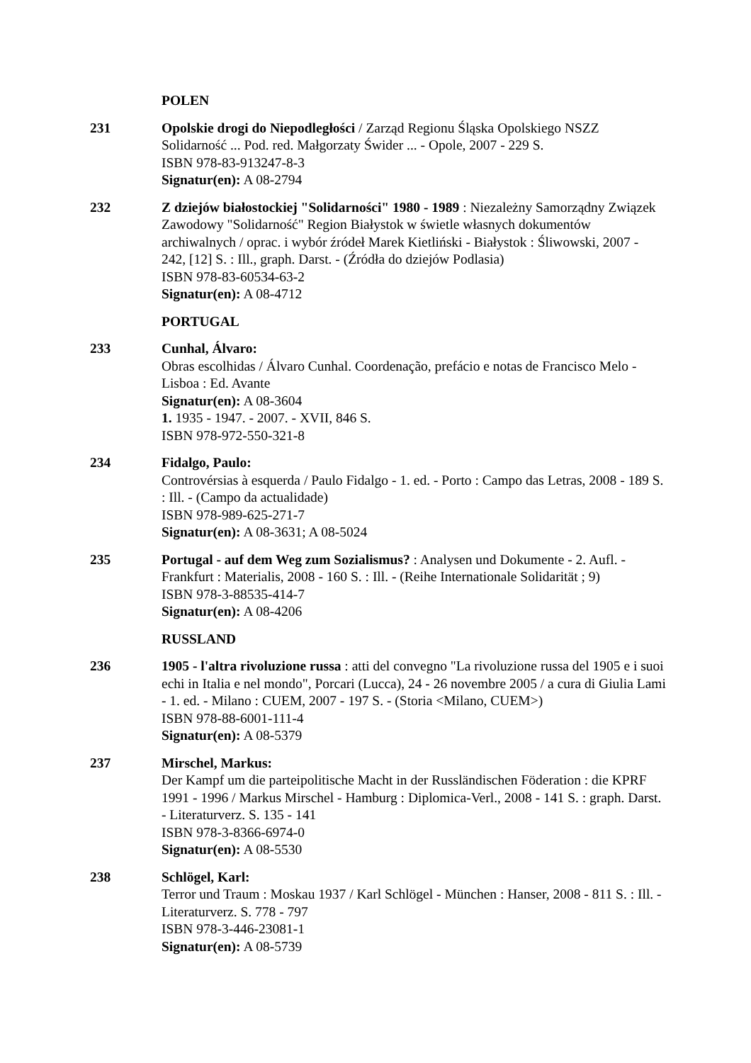POLEN
231 Opolskie drogi do Niepodległości / Zarząd Regionu Śląska Opolskiego NSZZ Solidarność ... Pod. red. Małgorzaty Świder ... - Opole, 2007 - 229 S.
ISBN 978-83-913247-8-3
Signatur(en): A 08-2794
232 Z dziejów białostockiej "Solidarności" 1980 - 1989 : Niezależny Samorządny Związek Zawodowy "Solidarność" Region Białystok w świetle własnych dokumentów archiwalnych / oprac. i wybór źródeł Marek Kietliński - Białystok : Śliwowski, 2007 - 242, [12] S. : Ill., graph. Darst. - (Źródła do dziejów Podlasia)
ISBN 978-83-60534-63-2
Signatur(en): A 08-4712
PORTUGAL
233 Cunhal, Álvaro:
Obras escolhidas / Álvaro Cunhal. Coordenação, prefácio e notas de Francisco Melo - Lisboa : Ed. Avante
Signatur(en): A 08-3604
1. 1935 - 1947. - 2007. - XVII, 846 S.
ISBN 978-972-550-321-8
234 Fidalgo, Paulo:
Controvérsias à esquerda / Paulo Fidalgo - 1. ed. - Porto : Campo das Letras, 2008 - 189 S. : Ill. - (Campo da actualidade)
ISBN 978-989-625-271-7
Signatur(en): A 08-3631; A 08-5024
235 Portugal - auf dem Weg zum Sozialismus? : Analysen und Dokumente - 2. Aufl. - Frankfurt : Materialis, 2008 - 160 S. : Ill. - (Reihe Internationale Solidarität ; 9)
ISBN 978-3-88535-414-7
Signatur(en): A 08-4206
RUSSLAND
236 1905 - l'altra rivoluzione russa : atti del convegno "La rivoluzione russa del 1905 e i suoi echi in Italia e nel mondo", Porcari (Lucca), 24 - 26 novembre 2005 / a cura di Giulia Lami - 1. ed. - Milano : CUEM, 2007 - 197 S. - (Storia <Milano, CUEM>)
ISBN 978-88-6001-111-4
Signatur(en): A 08-5379
237 Mirschel, Markus:
Der Kampf um die parteipolitische Macht in der Russländischen Föderation : die KPRF 1991 - 1996 / Markus Mirschel - Hamburg : Diplomica-Verl., 2008 - 141 S. : graph. Darst. - Literaturverz. S. 135 - 141
ISBN 978-3-8366-6974-0
Signatur(en): A 08-5530
238 Schlögel, Karl:
Terror und Traum : Moskau 1937 / Karl Schlögel - München : Hanser, 2008 - 811 S. : Ill. - Literaturverz. S. 778 - 797
ISBN 978-3-446-23081-1
Signatur(en): A 08-5739